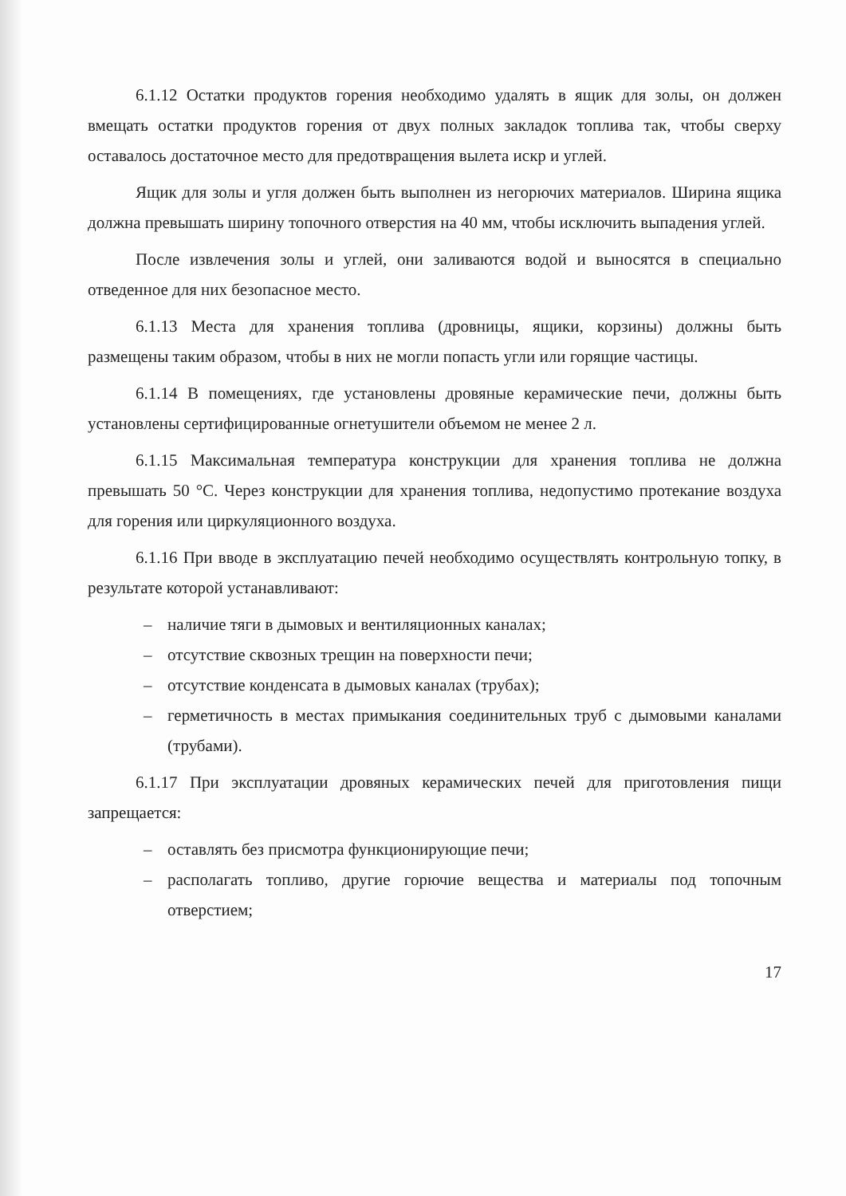6.1.12 Остатки продуктов горения необходимо удалять в ящик для золы, он должен вмещать остатки продуктов горения от двух полных закладок топлива так, чтобы сверху оставалось достаточное место для предотвращения вылета искр и углей.
Ящик для золы и угля должен быть выполнен из негорючих материалов. Ширина ящика должна превышать ширину топочного отверстия на 40 мм, чтобы исключить выпадения углей.
После извлечения золы и углей, они заливаются водой и выносятся в специально отведенное для них безопасное место.
6.1.13 Места для хранения топлива (дровницы, ящики, корзины) должны быть размещены таким образом, чтобы в них не могли попасть угли или горящие частицы.
6.1.14 В помещениях, где установлены дровяные керамические печи, должны быть установлены сертифицированные огнетушители объемом не менее 2 л.
6.1.15 Максимальная температура конструкции для хранения топлива не должна превышать 50 °С. Через конструкции для хранения топлива, недопустимо протекание воздуха для горения или циркуляционного воздуха.
6.1.16 При вводе в эксплуатацию печей необходимо осуществлять контрольную топку, в результате которой устанавливают:
– наличие тяги в дымовых и вентиляционных каналах;
– отсутствие сквозных трещин на поверхности печи;
– отсутствие конденсата в дымовых каналах (трубах);
– герметичность в местах примыкания соединительных труб с дымовыми каналами (трубами).
6.1.17 При эксплуатации дровяных керамических печей для приготовления пищи запрещается:
– оставлять без присмотра функционирующие печи;
– располагать топливо, другие горючие вещества и материалы под топочным отверстием;
17